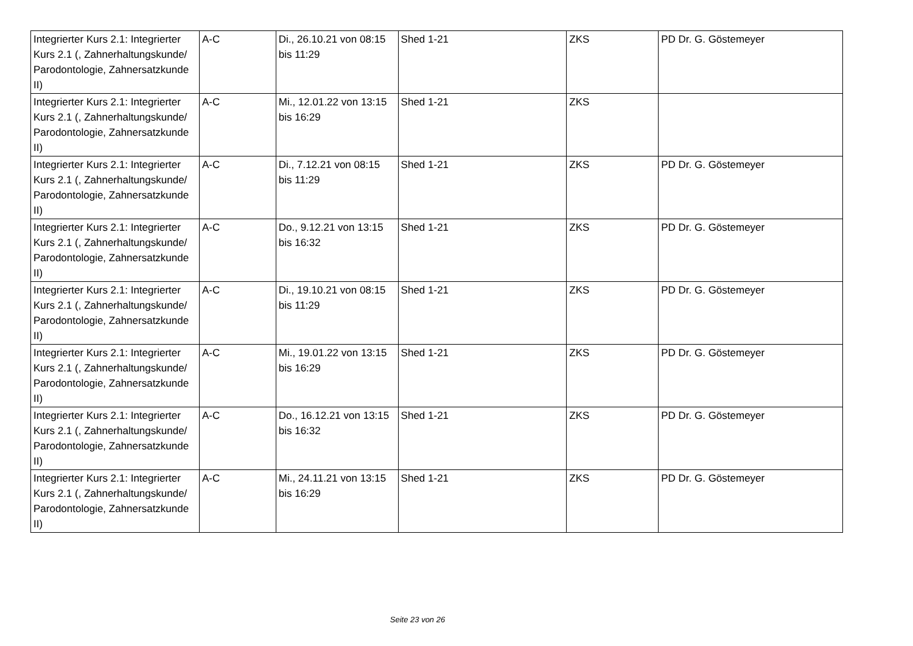| Integrierter Kurs 2.1: Integrierter Kurs 2.1 (, Zahnerhaltungskunde/ Parodontologie, Zahnersatzkunde II) | A-C | Di., 26.10.21 von 08:15 bis 11:29 | Shed 1-21 | ZKS | PD Dr. G. Göstemeyer |
| Integrierter Kurs 2.1: Integrierter Kurs 2.1 (, Zahnerhaltungskunde/ Parodontologie, Zahnersatzkunde II) | A-C | Mi., 12.01.22 von 13:15 bis 16:29 | Shed 1-21 | ZKS | |
| Integrierter Kurs 2.1: Integrierter Kurs 2.1 (, Zahnerhaltungskunde/ Parodontologie, Zahnersatzkunde II) | A-C | Di., 7.12.21 von 08:15 bis 11:29 | Shed 1-21 | ZKS | PD Dr. G. Göstemeyer |
| Integrierter Kurs 2.1: Integrierter Kurs 2.1 (, Zahnerhaltungskunde/ Parodontologie, Zahnersatzkunde II) | A-C | Do., 9.12.21 von 13:15 bis 16:32 | Shed 1-21 | ZKS | PD Dr. G. Göstemeyer |
| Integrierter Kurs 2.1: Integrierter Kurs 2.1 (, Zahnerhaltungskunde/ Parodontologie, Zahnersatzkunde II) | A-C | Di., 19.10.21 von 08:15 bis 11:29 | Shed 1-21 | ZKS | PD Dr. G. Göstemeyer |
| Integrierter Kurs 2.1: Integrierter Kurs 2.1 (, Zahnerhaltungskunde/ Parodontologie, Zahnersatzkunde II) | A-C | Mi., 19.01.22 von 13:15 bis 16:29 | Shed 1-21 | ZKS | PD Dr. G. Göstemeyer |
| Integrierter Kurs 2.1: Integrierter Kurs 2.1 (, Zahnerhaltungskunde/ Parodontologie, Zahnersatzkunde II) | A-C | Do., 16.12.21 von 13:15 bis 16:32 | Shed 1-21 | ZKS | PD Dr. G. Göstemeyer |
| Integrierter Kurs 2.1: Integrierter Kurs 2.1 (, Zahnerhaltungskunde/ Parodontologie, Zahnersatzkunde II) | A-C | Mi., 24.11.21 von 13:15 bis 16:29 | Shed 1-21 | ZKS | PD Dr. G. Göstemeyer |
Seite 23 von 26